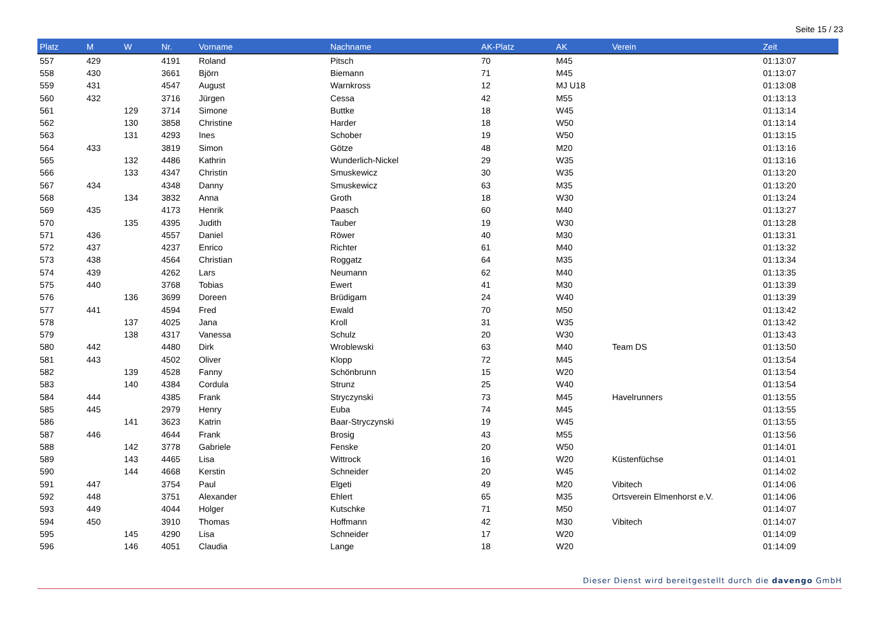Seite 15 / 23
| Platz | M | W | Nr. | Vorname | Nachname | AK-Platz | AK | Verein | Zeit |
| --- | --- | --- | --- | --- | --- | --- | --- | --- | --- |
| 557 | 429 | | 4191 | Roland | Pitsch | 70 | M45 | | 01:13:07 |
| 558 | 430 | | 3661 | Björn | Biemann | 71 | M45 | | 01:13:07 |
| 559 | 431 | | 4547 | August | Warnkross | 12 | MJ U18 | | 01:13:08 |
| 560 | 432 | | 3716 | Jürgen | Cessa | 42 | M55 | | 01:13:13 |
| 561 | | 129 | 3714 | Simone | Buttke | 18 | W45 | | 01:13:14 |
| 562 | | 130 | 3858 | Christine | Harder | 18 | W50 | | 01:13:14 |
| 563 | | 131 | 4293 | Ines | Schober | 19 | W50 | | 01:13:15 |
| 564 | 433 | | 3819 | Simon | Götze | 48 | M20 | | 01:13:16 |
| 565 | | 132 | 4486 | Kathrin | Wunderlich-Nickel | 29 | W35 | | 01:13:16 |
| 566 | | 133 | 4347 | Christin | Smuskewicz | 30 | W35 | | 01:13:20 |
| 567 | 434 | | 4348 | Danny | Smuskewicz | 63 | M35 | | 01:13:20 |
| 568 | | 134 | 3832 | Anna | Groth | 18 | W30 | | 01:13:24 |
| 569 | 435 | | 4173 | Henrik | Paasch | 60 | M40 | | 01:13:27 |
| 570 | | 135 | 4395 | Judith | Tauber | 19 | W30 | | 01:13:28 |
| 571 | 436 | | 4557 | Daniel | Röwer | 40 | M30 | | 01:13:31 |
| 572 | 437 | | 4237 | Enrico | Richter | 61 | M40 | | 01:13:32 |
| 573 | 438 | | 4564 | Christian | Roggatz | 64 | M35 | | 01:13:34 |
| 574 | 439 | | 4262 | Lars | Neumann | 62 | M40 | | 01:13:35 |
| 575 | 440 | | 3768 | Tobias | Ewert | 41 | M30 | | 01:13:39 |
| 576 | | 136 | 3699 | Doreen | Brüdigam | 24 | W40 | | 01:13:39 |
| 577 | 441 | | 4594 | Fred | Ewald | 70 | M50 | | 01:13:42 |
| 578 | | 137 | 4025 | Jana | Kroll | 31 | W35 | | 01:13:42 |
| 579 | | 138 | 4317 | Vanessa | Schulz | 20 | W30 | | 01:13:43 |
| 580 | 442 | | 4480 | Dirk | Wroblewski | 63 | M40 | Team DS | 01:13:50 |
| 581 | 443 | | 4502 | Oliver | Klopp | 72 | M45 | | 01:13:54 |
| 582 | | 139 | 4528 | Fanny | Schönbrunn | 15 | W20 | | 01:13:54 |
| 583 | | 140 | 4384 | Cordula | Strunz | 25 | W40 | | 01:13:54 |
| 584 | 444 | | 4385 | Frank | Stryczynski | 73 | M45 | Havelrunners | 01:13:55 |
| 585 | 445 | | 2979 | Henry | Euba | 74 | M45 | | 01:13:55 |
| 586 | | 141 | 3623 | Katrin | Baar-Stryczynski | 19 | W45 | | 01:13:55 |
| 587 | 446 | | 4644 | Frank | Brosig | 43 | M55 | | 01:13:56 |
| 588 | | 142 | 3778 | Gabriele | Fenske | 20 | W50 | | 01:14:01 |
| 589 | | 143 | 4465 | Lisa | Wittrock | 16 | W20 | Küstenfüchse | 01:14:01 |
| 590 | | 144 | 4668 | Kerstin | Schneider | 20 | W45 | | 01:14:02 |
| 591 | 447 | | 3754 | Paul | Elgeti | 49 | M20 | Vibitech | 01:14:06 |
| 592 | 448 | | 3751 | Alexander | Ehlert | 65 | M35 | Ortsverein Elmenhorst e.V. | 01:14:06 |
| 593 | 449 | | 4044 | Holger | Kutschke | 71 | M50 | | 01:14:07 |
| 594 | 450 | | 3910 | Thomas | Hoffmann | 42 | M30 | Vibitech | 01:14:07 |
| 595 | | 145 | 4290 | Lisa | Schneider | 17 | W20 | | 01:14:09 |
| 596 | | 146 | 4051 | Claudia | Lange | 18 | W20 | | 01:14:09 |
Dieser Dienst wird bereitgestellt durch die davengo GmbH